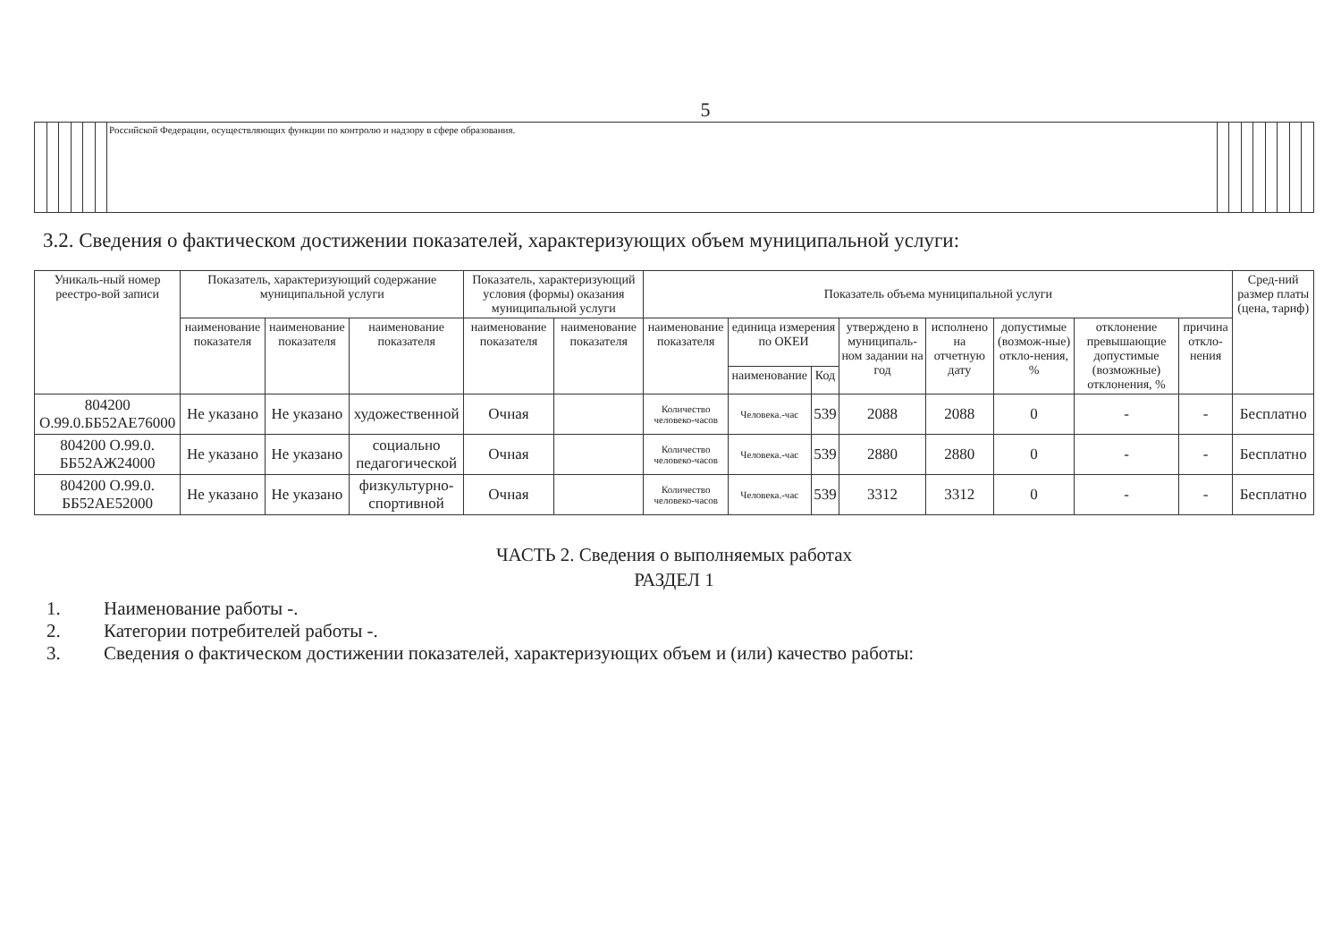5
| | | | | | | Российской Федерации, осуществляющих функции по контролю и надзору в сфере образования. | | | | | | | | |
3.2. Сведения о фактическом достижении показателей, характеризующих объем муниципальной услуги:
| Уникаль-ный номер реестро-вой записи | Показатель, характеризующий содержание муниципальной услуги | | | Показатель, характеризующий условия (формы) оказания муниципальной услуги | | Показатель объема муниципальной услуги | | | | | | | | Сред-ний размер платы (цена, тариф) |
| --- | --- | --- | --- | --- | --- | --- | --- | --- | --- | --- | --- | --- | --- | --- |
| | наименование показателя | наименование показателя | наименование показателя | наименование показателя | наименование показателя | наименование показателя | единица измерения по ОКЕИ | | утверждено в муниципаль-ном задании на год | исполнено на отчетную дату | допустимые (возмож-ные) откло-нения, % | отклонение превышающие допустимые (возможные) отклонения, % | причина откло-нения | |
| | | | | | | | наименование | Код | | | | | | |
| 804200 О.99.0.ББ52АЕ76000 | Не указано | Не указано | художественной | Очная | | Количество человеко-часов | Человека.-час | 539 | 2088 | 2088 | 0 | - | - | Бесплатно |
| 804200 О.99.0. ББ52АЖ24000 | Не указано | Не указано | социально педагогической | Очная | | Количество человеко-часов | Человека.-час | 539 | 2880 | 2880 | 0 | - | - | Бесплатно |
| 804200 О.99.0. ББ52АЕ52000 | Не указано | Не указано | физкультурно-спортивной | Очная | | Количество человеко-часов | Человека.-час | 539 | 3312 | 3312 | 0 | - | - | Бесплатно |
ЧАСТЬ 2. Сведения о выполняемых работах
РАЗДЕЛ 1
1. Наименование работы -.
2. Категории потребителей работы -.
3. Сведения о фактическом достижении показателей, характеризующих объем и (или) качество работы: